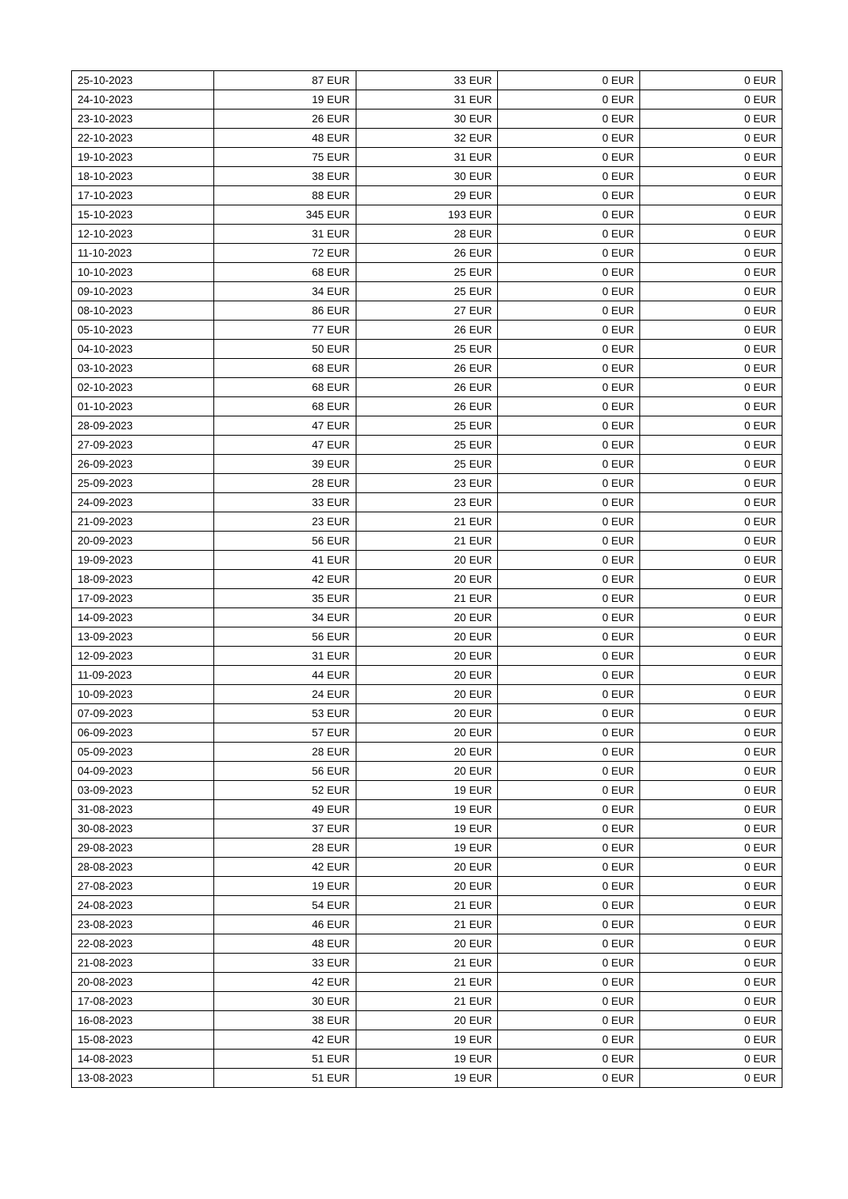| 25-10-2023 | 87 EUR | 33 EUR | 0 EUR | 0 EUR |
| 24-10-2023 | 19 EUR | 31 EUR | 0 EUR | 0 EUR |
| 23-10-2023 | 26 EUR | 30 EUR | 0 EUR | 0 EUR |
| 22-10-2023 | 48 EUR | 32 EUR | 0 EUR | 0 EUR |
| 19-10-2023 | 75 EUR | 31 EUR | 0 EUR | 0 EUR |
| 18-10-2023 | 38 EUR | 30 EUR | 0 EUR | 0 EUR |
| 17-10-2023 | 88 EUR | 29 EUR | 0 EUR | 0 EUR |
| 15-10-2023 | 345 EUR | 193 EUR | 0 EUR | 0 EUR |
| 12-10-2023 | 31 EUR | 28 EUR | 0 EUR | 0 EUR |
| 11-10-2023 | 72 EUR | 26 EUR | 0 EUR | 0 EUR |
| 10-10-2023 | 68 EUR | 25 EUR | 0 EUR | 0 EUR |
| 09-10-2023 | 34 EUR | 25 EUR | 0 EUR | 0 EUR |
| 08-10-2023 | 86 EUR | 27 EUR | 0 EUR | 0 EUR |
| 05-10-2023 | 77 EUR | 26 EUR | 0 EUR | 0 EUR |
| 04-10-2023 | 50 EUR | 25 EUR | 0 EUR | 0 EUR |
| 03-10-2023 | 68 EUR | 26 EUR | 0 EUR | 0 EUR |
| 02-10-2023 | 68 EUR | 26 EUR | 0 EUR | 0 EUR |
| 01-10-2023 | 68 EUR | 26 EUR | 0 EUR | 0 EUR |
| 28-09-2023 | 47 EUR | 25 EUR | 0 EUR | 0 EUR |
| 27-09-2023 | 47 EUR | 25 EUR | 0 EUR | 0 EUR |
| 26-09-2023 | 39 EUR | 25 EUR | 0 EUR | 0 EUR |
| 25-09-2023 | 28 EUR | 23 EUR | 0 EUR | 0 EUR |
| 24-09-2023 | 33 EUR | 23 EUR | 0 EUR | 0 EUR |
| 21-09-2023 | 23 EUR | 21 EUR | 0 EUR | 0 EUR |
| 20-09-2023 | 56 EUR | 21 EUR | 0 EUR | 0 EUR |
| 19-09-2023 | 41 EUR | 20 EUR | 0 EUR | 0 EUR |
| 18-09-2023 | 42 EUR | 20 EUR | 0 EUR | 0 EUR |
| 17-09-2023 | 35 EUR | 21 EUR | 0 EUR | 0 EUR |
| 14-09-2023 | 34 EUR | 20 EUR | 0 EUR | 0 EUR |
| 13-09-2023 | 56 EUR | 20 EUR | 0 EUR | 0 EUR |
| 12-09-2023 | 31 EUR | 20 EUR | 0 EUR | 0 EUR |
| 11-09-2023 | 44 EUR | 20 EUR | 0 EUR | 0 EUR |
| 10-09-2023 | 24 EUR | 20 EUR | 0 EUR | 0 EUR |
| 07-09-2023 | 53 EUR | 20 EUR | 0 EUR | 0 EUR |
| 06-09-2023 | 57 EUR | 20 EUR | 0 EUR | 0 EUR |
| 05-09-2023 | 28 EUR | 20 EUR | 0 EUR | 0 EUR |
| 04-09-2023 | 56 EUR | 20 EUR | 0 EUR | 0 EUR |
| 03-09-2023 | 52 EUR | 19 EUR | 0 EUR | 0 EUR |
| 31-08-2023 | 49 EUR | 19 EUR | 0 EUR | 0 EUR |
| 30-08-2023 | 37 EUR | 19 EUR | 0 EUR | 0 EUR |
| 29-08-2023 | 28 EUR | 19 EUR | 0 EUR | 0 EUR |
| 28-08-2023 | 42 EUR | 20 EUR | 0 EUR | 0 EUR |
| 27-08-2023 | 19 EUR | 20 EUR | 0 EUR | 0 EUR |
| 24-08-2023 | 54 EUR | 21 EUR | 0 EUR | 0 EUR |
| 23-08-2023 | 46 EUR | 21 EUR | 0 EUR | 0 EUR |
| 22-08-2023 | 48 EUR | 20 EUR | 0 EUR | 0 EUR |
| 21-08-2023 | 33 EUR | 21 EUR | 0 EUR | 0 EUR |
| 20-08-2023 | 42 EUR | 21 EUR | 0 EUR | 0 EUR |
| 17-08-2023 | 30 EUR | 21 EUR | 0 EUR | 0 EUR |
| 16-08-2023 | 38 EUR | 20 EUR | 0 EUR | 0 EUR |
| 15-08-2023 | 42 EUR | 19 EUR | 0 EUR | 0 EUR |
| 14-08-2023 | 51 EUR | 19 EUR | 0 EUR | 0 EUR |
| 13-08-2023 | 51 EUR | 19 EUR | 0 EUR | 0 EUR |